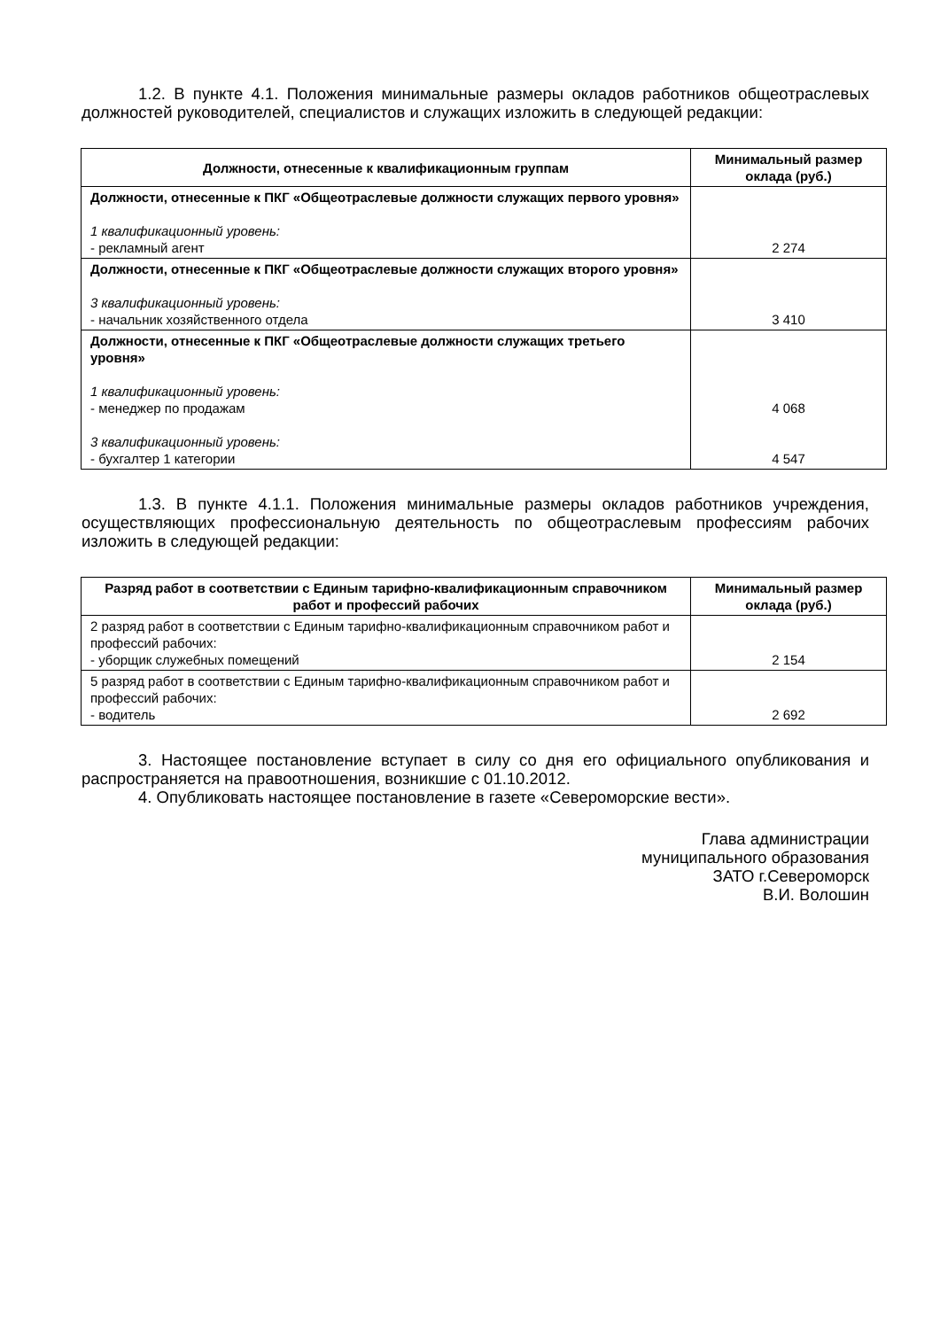1.2. В пункте 4.1. Положения минимальные размеры окладов работников общеотраслевых должностей руководителей, специалистов и служащих изложить в следующей редакции:
| Должности, отнесенные к квалификационным группам | Минимальный размер оклада (руб.) |
| --- | --- |
| Должности, отнесенные к ПКГ «Общеотраслевые должности служащих первого уровня» 1 квалификационный уровень: - рекламный агент | 2 274 |
| Должности, отнесенные к ПКГ «Общеотраслевые должности служащих второго уровня» 3 квалификационный уровень: - начальник хозяйственного отдела | 3 410 |
| Должности, отнесенные к ПКГ «Общеотраслевые должности служащих третьего уровня» 1 квалификационный уровень: - менеджер по продажам 3 квалификационный уровень: - бухгалтер 1 категории | 4 068 4 547 |
1.3. В пункте 4.1.1. Положения минимальные размеры окладов работников учреждения, осуществляющих профессиональную деятельность по общеотраслевым профессиям рабочих изложить в следующей редакции:
| Разряд работ в соответствии с Единым тарифно-квалификационным справочником работ и профессий рабочих | Минимальный размер оклада (руб.) |
| --- | --- |
| 2 разряд работ в соответствии с Единым тарифно-квалификационным справочником работ и профессий рабочих: - уборщик служебных помещений | 2 154 |
| 5 разряд работ в соответствии с Единым тарифно-квалификационным справочником работ и профессий рабочих: - водитель | 2 692 |
3. Настоящее постановление вступает в силу со дня его официального опубликования и распространяется на правоотношения, возникшие с 01.10.2012.
4. Опубликовать настоящее постановление в газете «Североморские вести».
Глава администрации
муниципального образования
ЗАТО г.Североморск
В.И. Волошин